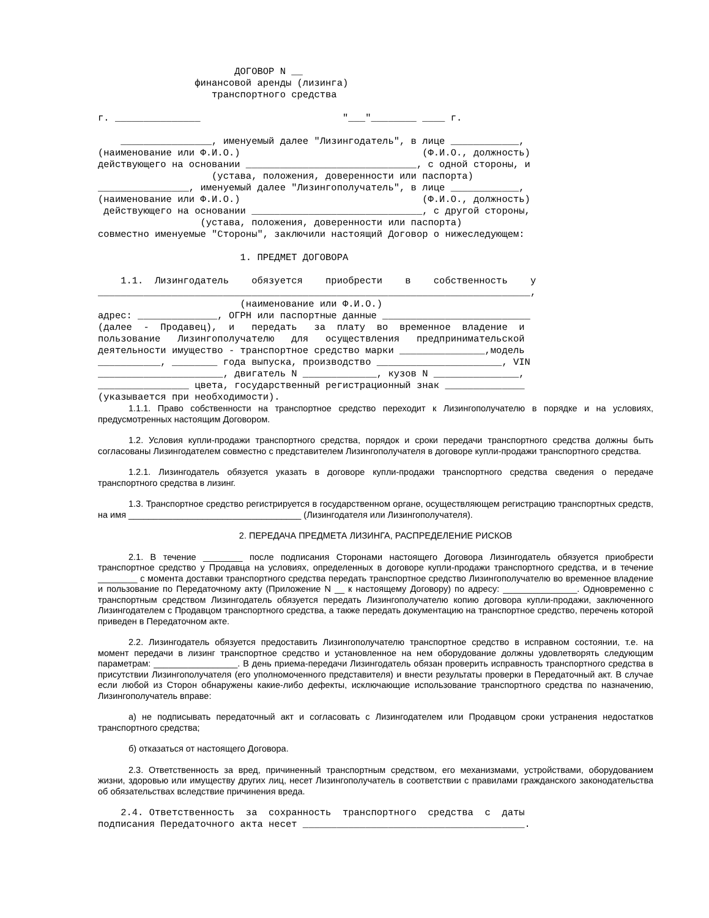ДОГОВОР N __
                 финансовой аренды (лизинга)
                    транспортного средства

г. _______________                         "___"________ ____ г.

    ________________, именуемый далее "Лизингодатель", в лице ____________,
(наименование или Ф.И.О.)                                (Ф.И.О., должность)
действующего на основании ______________________________, с одной стороны, и
                    (устава, положения, доверенности или паспорта)
________________, именуемый далее "Лизингополучатель", в лице ____________,
(наименование или Ф.И.О.)                                (Ф.И.О., должность)
 действующего на основании ______________________________, с другой стороны,
                  (устава, положения, доверенности или паспорта)
совместно именуемые "Стороны", заключили настоящий Договор о нижеследующем:

                         1. ПРЕДМЕТ ДОГОВОРА

    1.1.  Лизингодатель    обязуется    приобрести    в    собственность    у
____________________________________________________________________________,
                         (наименование или Ф.И.О.)
адрес: ______________, ОГРН или паспортные данные __________________________
(далее  -  Продавец),  и   передать   за  плату  во  временное  владение  и
пользование   Лизингополучателю   для   осуществления   предпринимательской
деятельности имущество - транспортное средство марки _______________,модель
___________, ________ года выпуска, производство ______________________, VIN
______________________, двигатель N _____________, кузов N _______________,
________________ цвета, государственный регистрационный знак ______________
(указывается при необходимости).
1.1.1. Право собственности на транспортное средство переходит к Лизингополучателю в порядке и на условиях, предусмотренных настоящим Договором.
1.2. Условия купли-продажи транспортного средства, порядок и сроки передачи транспортного средства должны быть согласованы Лизингодателем совместно с представителем Лизингополучателя в договоре купли-продажи транспортного средства.
1.2.1. Лизингодатель обязуется указать в договоре купли-продажи транспортного средства сведения о передаче транспортного средства в лизинг.
1.3. Транспортное средство регистрируется в государственном органе, осуществляющем регистрацию транспортных средств, на имя ___________________________________ (Лизингодателя или Лизингополучателя).
2. ПЕРЕДАЧА ПРЕДМЕТА ЛИЗИНГА, РАСПРЕДЕЛЕНИЕ РИСКОВ
2.1. В течение ________ после подписания Сторонами настоящего Договора Лизингодатель обязуется приобрести транспортное средство у Продавца на условиях, определенных в договоре купли-продажи транспортного средства, и в течение ________ с момента доставки транспортного средства передать транспортное средство Лизингополучателю во временное владение и пользование по Передаточному акту (Приложение N __ к настоящему Договору) по адресу: _______________. Одновременно с транспортным средством Лизингодатель обязуется передать Лизингополучателю копию договора купли-продажи, заключенного Лизингодателем с Продавцом транспортного средства, а также передать документацию на транспортное средство, перечень которой приведен в Передаточном акте.
2.2. Лизингодатель обязуется предоставить Лизингополучателю транспортное средство в исправном состоянии, т.е. на момент передачи в лизинг транспортное средство и установленное на нем оборудование должны удовлетворять следующим параметрам: _________________. В день приема-передачи Лизингодатель обязан проверить исправность транспортного средства в присутствии Лизингополучателя (его уполномоченного представителя) и внести результаты проверки в Передаточный акт. В случае если любой из Сторон обнаружены какие-либо дефекты, исключающие использование транспортного средства по назначению, Лизингополучатель вправе:
а) не подписывать передаточный акт и согласовать с Лизингодателем или Продавцом сроки устранения недостатков транспортного средства;
б) отказаться от настоящего Договора.
2.3. Ответственность за вред, причиненный транспортным средством, его механизмами, устройствами, оборудованием жизни, здоровью или имуществу других лиц, несет Лизингополучатель в соответствии с правилами гражданского законодательства об обязательствах вследствие причинения вреда.
    2.4. Ответственность  за  сохранность  транспортного  средства  с  даты
подписания Передаточного акта несет _______________________________________.